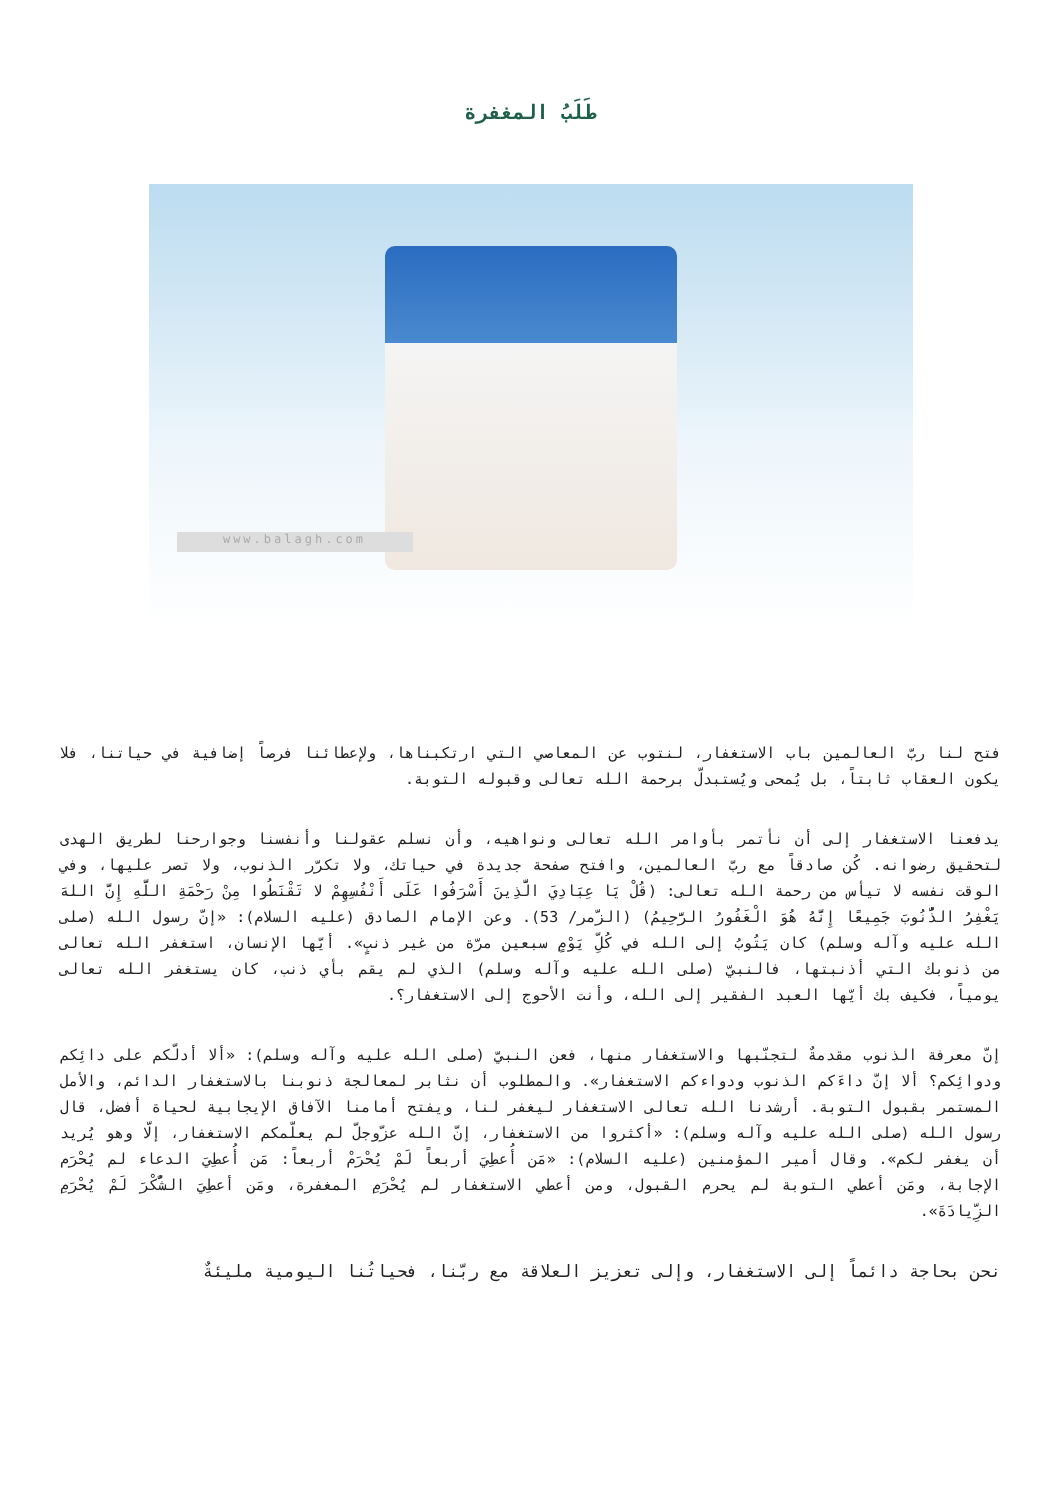طَلَبُ المغفرة
www.balagh.com
فتح لنا ربّ العالمين باب الاستغفار، لنتوب عن المعاصي التي ارتكبناها، ولإعطائنا فرصاً إضافية في حياتنا، فلا يكون العقاب ثابتاً، بل يُمحى ويُستبدلّ برحمة الله تعالى وقبوله التوبة.
يدفعنا الاستغفار إلى أن نأتمر بأوامر الله تعالى ونواهيه، وأن نسلم عقولنا وأنفسنا وجوارحنا لطريق الهدى لتحقيق رضوانه. كُن صادقاً مع ربّ العالمين، وافتح صفحة جديدة في حياتك، ولا تكرّر الذنوب، ولا تصر عليها، وفي الوقت نفسه لا تيأس من رحمة الله تعالى: (قُلْ يَا عِبَادِيَ الَّذِينَ أَسْرَفُوا عَلَى أَنْفُسِهِمْ لا تَقْنَطُوا مِنْ رَحْمَةِ اللَّهِ إِنَّ اللهَ يَغْفِرُ الذُّنُوبَ جَمِيعًا إِنَّهُ هُوَ الْغَفُورُ الرَّحِيمُ) (الزّمر/ 53). وعن الإمام الصادق (عليه السلام): «إنّ رسول الله (صلى الله عليه وآله وسلم) كان يَتُوبُ إلى الله في كُلِّ يَوْمٍ سبعين مرّة من غير ذنبٍ». أيّها الإنسان، استغفر الله تعالى من ذنوبك التي أذنبتها، فالنبيّ (صلى الله عليه وآله وسلم) الذي لم يقم بأي ذنب، كان يستغفر الله تعالى يومياً، فكيف بك أيّها العبد الفقير إلى الله، وأنت الأحوج إلى الاستغفار؟.
إنّ معرفة الذنوب مقدمةٌ لتجنّبها والاستغفار منها، فعن النبيّ (صلى الله عليه وآله وسلم): «ألا أدلّكم على دائِكم ودوائِكم؟ ألا إنّ داءَكم الذنوب ودواءكم الاستغفار». والمطلوب أن نثابر لمعالجة ذنوبنا بالاستغفار الدائم، والأمل المستمر بقبول التوبة. أرشدنا الله تعالى الاستغفار ليغفر لنا، ويفتح أمامنا الآفاق الإيجابية لحياة أفضل، قال رسول الله (صلى الله عليه وآله وسلم): «أكثروا من الاستغفار، إنّ الله عزّوجلّ لم يعلّمكم الاستغفار، إلّا وهو يُريد أن يغفر لكم». وقال أمير المؤمنين (عليه السلام): «مَن أُعطِيَ أربعاً لَمْ يُحْرَمْ أربعاً: مَن أُعطِيَ الدعاء لم يُحْرَم الإجابة، ومَن أعطي التوبة لم يحرم القبول، ومن أعطي الاستغفار لم يُحْرَمِ المغفرة، ومَن أعطِيَ الشُّكْرَ لَمْ يُحْرَمِ الزِّيادَةَ».
نحن بحاجة دائماً إلى الاستغفار، وإلى تعزيز العلاقة مع ربّنا، فحياتُنا اليومية مليئةٌ